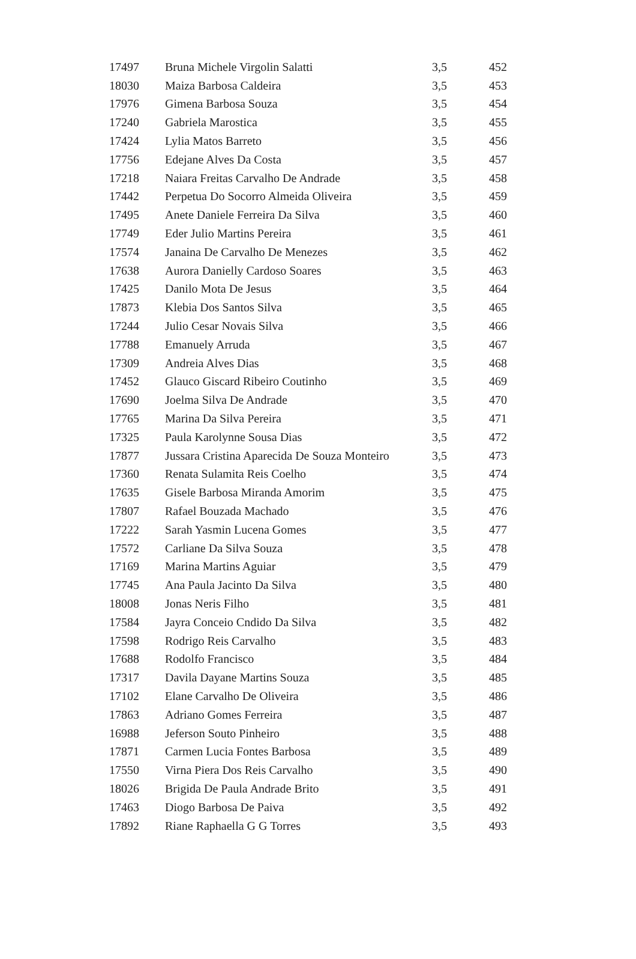| 17497 | Bruna Michele Virgolin Salatti | 3,5 | 452 |
| 18030 | Maiza Barbosa Caldeira | 3,5 | 453 |
| 17976 | Gimena Barbosa Souza | 3,5 | 454 |
| 17240 | Gabriela Marostica | 3,5 | 455 |
| 17424 | Lylia Matos Barreto | 3,5 | 456 |
| 17756 | Edejane Alves Da Costa | 3,5 | 457 |
| 17218 | Naiara Freitas Carvalho De Andrade | 3,5 | 458 |
| 17442 | Perpetua Do Socorro Almeida Oliveira | 3,5 | 459 |
| 17495 | Anete Daniele Ferreira Da Silva | 3,5 | 460 |
| 17749 | Eder Julio Martins Pereira | 3,5 | 461 |
| 17574 | Janaina De Carvalho De Menezes | 3,5 | 462 |
| 17638 | Aurora Danielly Cardoso Soares | 3,5 | 463 |
| 17425 | Danilo Mota De Jesus | 3,5 | 464 |
| 17873 | Klebia Dos Santos Silva | 3,5 | 465 |
| 17244 | Julio Cesar Novais Silva | 3,5 | 466 |
| 17788 | Emanuely Arruda | 3,5 | 467 |
| 17309 | Andreia Alves Dias | 3,5 | 468 |
| 17452 | Glauco Giscard Ribeiro Coutinho | 3,5 | 469 |
| 17690 | Joelma Silva De Andrade | 3,5 | 470 |
| 17765 | Marina Da Silva Pereira | 3,5 | 471 |
| 17325 | Paula Karolynne Sousa Dias | 3,5 | 472 |
| 17877 | Jussara Cristina Aparecida De Souza Monteiro | 3,5 | 473 |
| 17360 | Renata Sulamita Reis Coelho | 3,5 | 474 |
| 17635 | Gisele Barbosa Miranda Amorim | 3,5 | 475 |
| 17807 | Rafael Bouzada Machado | 3,5 | 476 |
| 17222 | Sarah Yasmin Lucena Gomes | 3,5 | 477 |
| 17572 | Carliane Da Silva Souza | 3,5 | 478 |
| 17169 | Marina Martins Aguiar | 3,5 | 479 |
| 17745 | Ana Paula Jacinto Da Silva | 3,5 | 480 |
| 18008 | Jonas Neris Filho | 3,5 | 481 |
| 17584 | Jayra Conceio Cndido Da Silva | 3,5 | 482 |
| 17598 | Rodrigo Reis Carvalho | 3,5 | 483 |
| 17688 | Rodolfo Francisco | 3,5 | 484 |
| 17317 | Davila Dayane Martins Souza | 3,5 | 485 |
| 17102 | Elane Carvalho De Oliveira | 3,5 | 486 |
| 17863 | Adriano Gomes Ferreira | 3,5 | 487 |
| 16988 | Jeferson Souto Pinheiro | 3,5 | 488 |
| 17871 | Carmen Lucia Fontes Barbosa | 3,5 | 489 |
| 17550 | Virna Piera Dos Reis Carvalho | 3,5 | 490 |
| 18026 | Brigida De Paula Andrade Brito | 3,5 | 491 |
| 17463 | Diogo Barbosa De Paiva | 3,5 | 492 |
| 17892 | Riane Raphaella G G Torres | 3,5 | 493 |